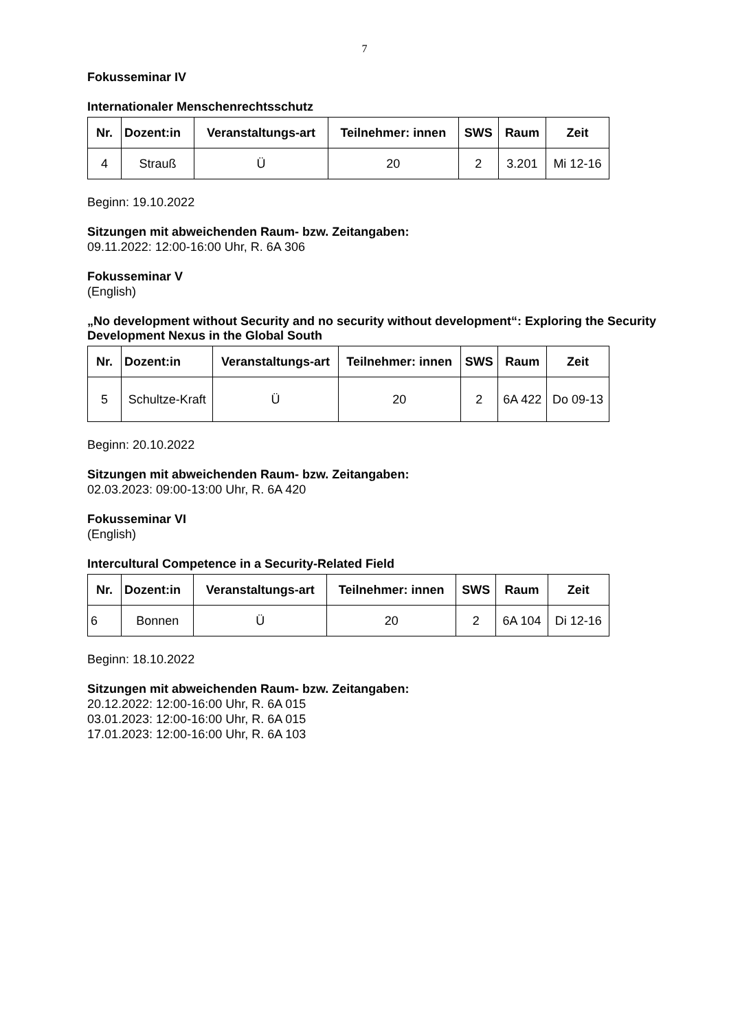7
Fokusseminar IV
Internationaler Menschenrechtsschutz
| Nr. | Dozent:in | Veranstaltungs-art | Teilnehmer: innen | SWS | Raum | Zeit |
| --- | --- | --- | --- | --- | --- | --- |
| 4 | Strauß | Ü | 20 | 2 | 3.201 | Mi 12-16 |
Beginn: 19.10.2022
Sitzungen mit abweichenden Raum- bzw. Zeitangaben:
09.11.2022: 12:00-16:00 Uhr, R. 6A 306
Fokusseminar V
(English)
„No development without Security and no security without development“: Exploring the Security Development Nexus in the Global South
| Nr. | Dozent:in | Veranstaltungs-art | Teilnehmer: innen | SWS | Raum | Zeit |
| --- | --- | --- | --- | --- | --- | --- |
| 5 | Schultze-Kraft | Ü | 20 | 2 | 6A 422 | Do 09-13 |
Beginn: 20.10.2022
Sitzungen mit abweichenden Raum- bzw. Zeitangaben:
02.03.2023: 09:00-13:00 Uhr, R. 6A 420
Fokusseminar VI
(English)
Intercultural Competence in a Security-Related Field
| Nr. | Dozent:in | Veranstaltungs-art | Teilnehmer: innen | SWS | Raum | Zeit |
| --- | --- | --- | --- | --- | --- | --- |
| 6 | Bonnen | Ü | 20 | 2 | 6A 104 | Di 12-16 |
Beginn: 18.10.2022
Sitzungen mit abweichenden Raum- bzw. Zeitangaben:
20.12.2022: 12:00-16:00 Uhr, R. 6A 015
03.01.2023: 12:00-16:00 Uhr, R. 6A 015
17.01.2023: 12:00-16:00 Uhr, R. 6A 103